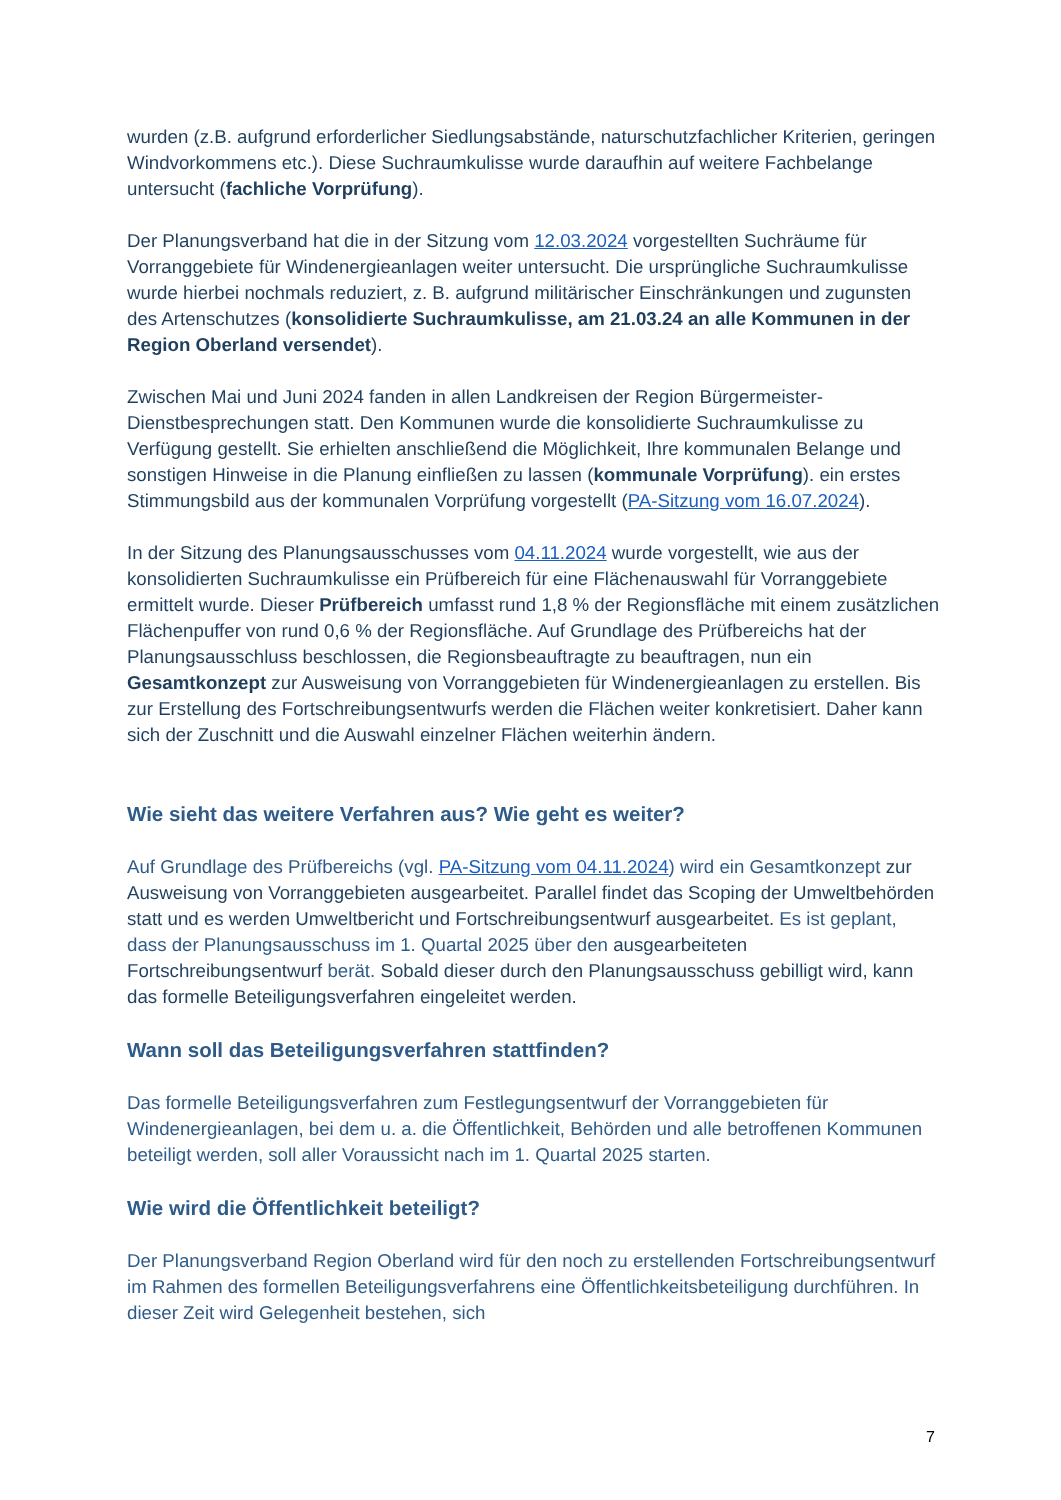wurden (z.B. aufgrund erforderlicher Siedlungsabstände, naturschutzfachlicher Kriterien, geringen Windvorkommens etc.). Diese Suchraumkulisse wurde daraufhin auf weitere Fachbelange untersucht (fachliche Vorprüfung).
Der Planungsverband hat die in der Sitzung vom 12.03.2024 vorgestellten Suchräume für Vorranggebiete für Windenergieanlagen weiter untersucht. Die ursprüngliche Suchraumkulisse wurde hierbei nochmals reduziert, z. B. aufgrund militärischer Einschränkungen und zugunsten des Artenschutzes (konsolidierte Suchraumkulisse, am 21.03.24 an alle Kommunen in der Region Oberland versendet).
Zwischen Mai und Juni 2024 fanden in allen Landkreisen der Region Bürgermeister-Dienstbesprechungen statt. Den Kommunen wurde die konsolidierte Suchraumkulisse zu Verfügung gestellt. Sie erhielten anschließend die Möglichkeit, Ihre kommunalen Belange und sonstigen Hinweise in die Planung einfließen zu lassen (kommunale Vorprüfung). ein erstes Stimmungsbild aus der kommunalen Vorprüfung vorgestellt (PA-Sitzung vom 16.07.2024).
In der Sitzung des Planungsausschusses vom 04.11.2024 wurde vorgestellt, wie aus der konsolidierten Suchraumkulisse ein Prüfbereich für eine Flächenauswahl für Vorranggebiete ermittelt wurde. Dieser Prüfbereich umfasst rund 1,8 % der Regionsfläche mit einem zusätzlichen Flächenpuffer von rund 0,6 % der Regionsfläche. Auf Grundlage des Prüfbereichs hat der Planungsausschluss beschlossen, die Regionsbeauftragte zu beauftragen, nun ein Gesamtkonzept zur Ausweisung von Vorranggebieten für Windenergieanlagen zu erstellen. Bis zur Erstellung des Fortschreibungsentwurfs werden die Flächen weiter konkretisiert. Daher kann sich der Zuschnitt und die Auswahl einzelner Flächen weiterhin ändern.
Wie sieht das weitere Verfahren aus? Wie geht es weiter?
Auf Grundlage des Prüfbereichs (vgl. PA-Sitzung vom 04.11.2024) wird ein Gesamtkonzept zur Ausweisung von Vorranggebieten ausgearbeitet. Parallel findet das Scoping der Umweltbehörden statt und es werden Umweltbericht und Fortschreibungsentwurf ausgearbeitet. Es ist geplant, dass der Planungsausschuss im 1. Quartal 2025 über den ausgearbeiteten Fortschreibungsentwurf berät. Sobald dieser durch den Planungsausschuss gebilligt wird, kann das formelle Beteiligungsverfahren eingeleitet werden.
Wann soll das Beteiligungsverfahren stattfinden?
Das formelle Beteiligungsverfahren zum Festlegungsentwurf der Vorranggebieten für Windenergieanlagen, bei dem u. a. die Öffentlichkeit, Behörden und alle betroffenen Kommunen beteiligt werden, soll aller Voraussicht nach im 1. Quartal 2025 starten.
Wie wird die Öffentlichkeit beteiligt?
Der Planungsverband Region Oberland wird für den noch zu erstellenden Fortschreibungsentwurf im Rahmen des formellen Beteiligungsverfahrens eine Öffentlichkeitsbeteiligung durchführen. In dieser Zeit wird Gelegenheit bestehen, sich
7